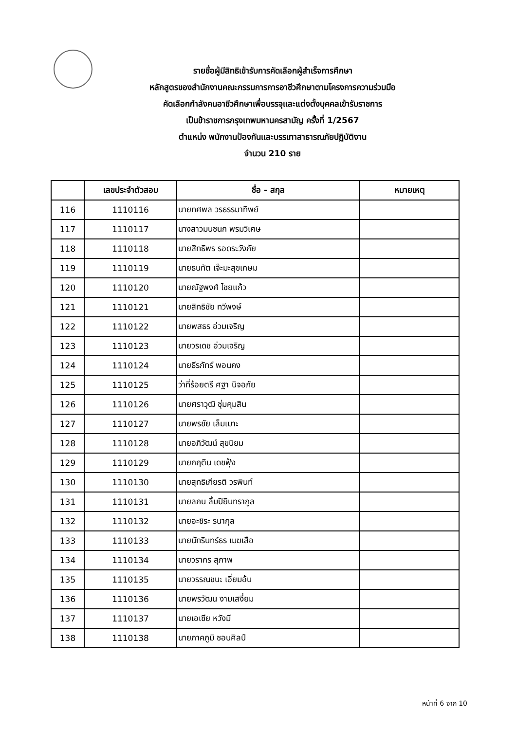รายชื่อผู้มีสิทธิเข้ารับการคัดเลือกผู้สำเร็จการศึกษา
หลักสูตรของสำนักงานคณะกรรมการการอาชีวศึกษาตามโครงการความร่วมมือ
คัดเลือกกำลังคนอาชีวศึกษาเพื่อบรรจุและแต่งตั้งบุคคลเข้ารับราชการ
เป็นข้าราชการกรุงเทพมหานครสามัญ ครั้งที่ 1/2567
ตำแหน่ง พนักงานป้องกันและบรรเทาสาธารณภัยปฏิบัติงาน
จำนวน 210 ราย
| | เลขประจำตัวสอบ | ชื่อ - สกุล | หมายเหตุ |
| --- | --- | --- | --- |
| 116 | 1110116 | นายทศพล วรธรรมาทิพย์ | |
| 117 | 1110117 | นางสาวมนชนก พรมวิเศษ | |
| 118 | 1110118 | นายสิทธิพร รอดระวังภัย | |
| 119 | 1110119 | นายธนทัต เจ๊ะมะสุขเกษม | |
| 120 | 1110120 | นายณัฐพงศ์ ไชยแก้ว | |
| 121 | 1110121 | นายสิทธิชัย ทวีพงษ์ | |
| 122 | 1110122 | นายพสธร อ่วมเจริญ | |
| 123 | 1110123 | นายวรเดช อ่วมเจริญ | |
| 124 | 1110124 | นายธีรภัทร์ พอนคง | |
| 125 | 1110125 | ว่าที่ร้อยตรี ศฐา นิจอภัย | |
| 126 | 1110126 | นายศราวุฒิ ชุ่มคุมสิน | |
| 127 | 1110127 | นายพรชัย เล็มเมาะ | |
| 128 | 1110128 | นายอภิวัฒน์ สุขนิยม | |
| 129 | 1110129 | นายกฤติน เดชฟุ้ง | |
| 130 | 1110130 | นายสุทธิเกียรติ วรพินท์ | |
| 131 | 1110131 | นายลภน ลิ้มปิยินทรากูล | |
| 132 | 1110132 | นายอะชิระ รนากุล | |
| 133 | 1110133 | นายนัทรินทร์ธร เมฆเสือ | |
| 134 | 1110134 | นายวรากร สุภาพ | |
| 135 | 1110135 | นายวรรณชนะ เอี่ยมอ้น | |
| 136 | 1110136 | นายพรวัฒน งามเสงี่ยม | |
| 137 | 1110137 | นายเอเซีย หวังมี | |
| 138 | 1110138 | นายภาคภูมิ ชอบศิลป์ | |
หน้าที่ 6 จาก 10